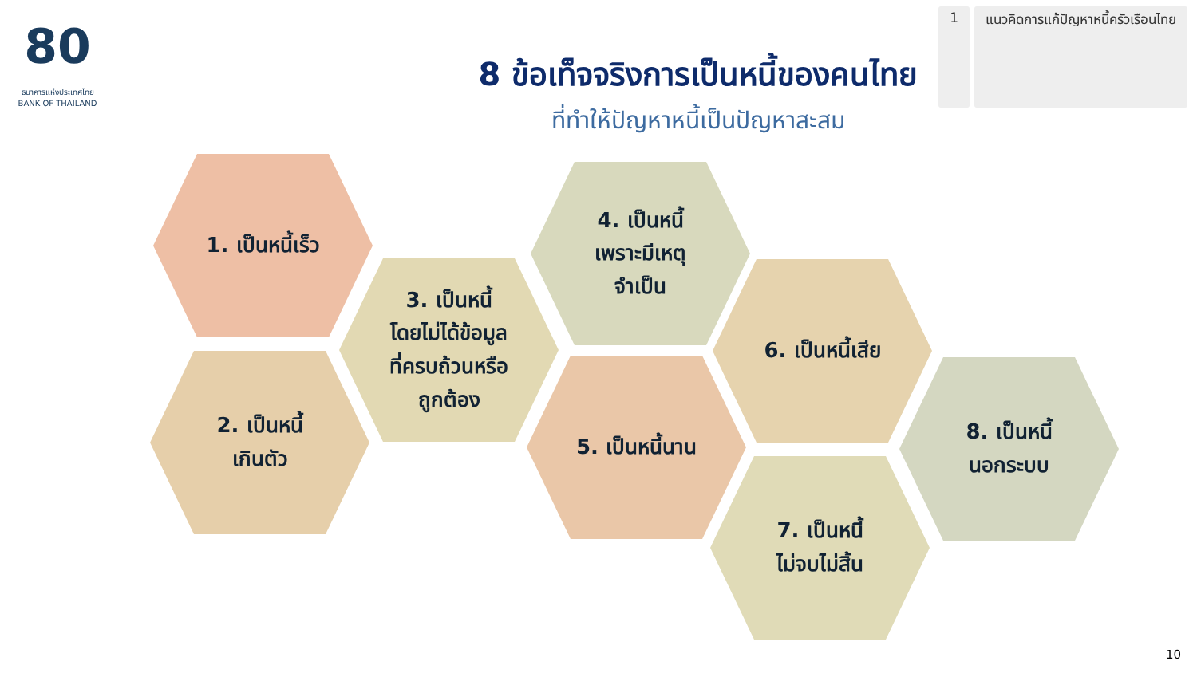80
ธนาคารแห่งประเทศไทย
BANK OF THAILAND
1 แนวคิดการแก้ปัญหาหนี้ครัวเรือนไทย
8 ข้อเท็จจริงการเป็นหนี้ของคนไทย
ที่ทำให้ปัญหาหนี้เป็นปัญหาสะสม
1. เป็นหนี้เร็ว
2. เป็นหนี้
เกินตัว
3. เป็นหนี้
โดยไม่ได้ข้อมูล
ที่ครบถ้วนหรือ
ถูกต้อง
4. เป็นหนี้
เพราะมีเหตุ
จำเป็น
5. เป็นหนี้นาน
6. เป็นหนี้เสีย
7. เป็นหนี้
ไม่จบไม่สิ้น
8. เป็นหนี้
นอกระบบ
10